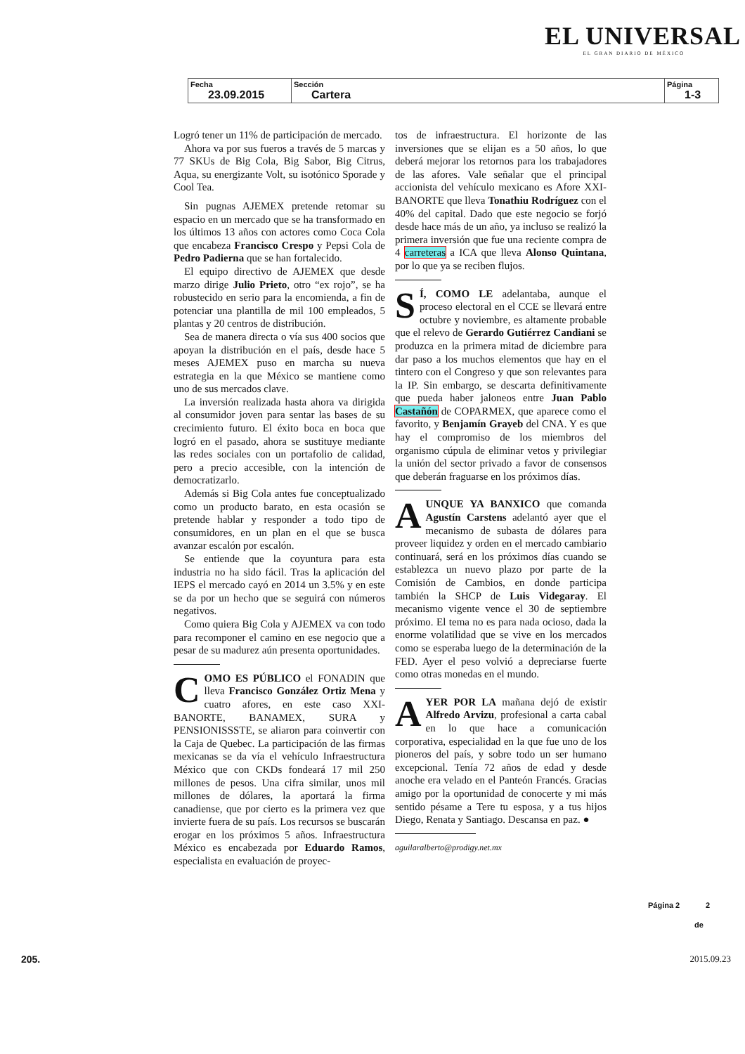EL UNIVERSAL
EL GRAN DIARIO DE MÉXICO
| Fecha 23.09.2015 | Sección Cartera | Página 1-3 |
Logró tener un 11% de participación de mercado.
Ahora va por sus fueros a través de 5 marcas y 77 SKUs de Big Cola, Big Sabor, Big Citrus, Aqua, su energizante Volt, su isotónico Sporade y Cool Tea.
Sin pugnas AJEMEX pretende retomar su espacio en un mercado que se ha transformado en los últimos 13 años con actores como Coca Cola que encabeza Francisco Crespo y Pepsi Cola de Pedro Padierna que se han fortalecido.
El equipo directivo de AJEMEX que desde marzo dirige Julio Prieto, otro “ex rojo”, se ha robustecido en serio para la encomienda, a fin de potenciar una plantilla de mil 100 empleados, 5 plantas y 20 centros de distribución.
Sea de manera directa o vía sus 400 socios que apoyan la distribución en el país, desde hace 5 meses AJEMEX puso en marcha su nueva estrategia en la que México se mantiene como uno de sus mercados clave.
La inversión realizada hasta ahora va dirigida al consumidor joven para sentar las bases de su crecimiento futuro. El éxito boca en boca que logró en el pasado, ahora se sustituye mediante las redes sociales con un portafolio de calidad, pero a precio accesible, con la intención de democratizarlo.
Además si Big Cola antes fue conceptualizado como un producto barato, en esta ocasión se pretende hablar y responder a todo tipo de consumidores, en un plan en el que se busca avanzar escalón por escalón.
Se entiende que la coyuntura para esta industria no ha sido fácil. Tras la aplicación del IEPS el mercado cayó en 2014 un 3.5% y en este se da por un hecho que se seguirá con números negativos.
Como quiera Big Cola y AJEMEX va con todo para recomponer el camino en ese negocio que a pesar de su madurez aún presenta oportunidades.
COMO ES PÚBLICO el FONADIN que lleva Francisco González Ortiz Mena y cuatro afores, en este caso XXI-BANORTE, BANAMEX, SURA y PENSIONISSSTE, se aliaron para coinvertir con la Caja de Quebec. La participación de las firmas mexicanas se da vía el vehículo Infraestructura México que con CKDs fondeará 17 mil 250 millones de pesos. Una cifra similar, unos mil millones de dólares, la aportará la firma canadiense, que por cierto es la primera vez que invierte fuera de su país. Los recursos se buscarán erogar en los próximos 5 años. Infraestructura México es encabezada por Eduardo Ramos, especialista en evaluación de proyec-
tos de infraestructura. El horizonte de las inversiones que se elijan es a 50 años, lo que deberá mejorar los retornos para los trabajadores de las afores. Vale señalar que el principal accionista del vehículo mexicano es Afore XXI-BANORTE que lleva Tonathiu Rodríguez con el 40% del capital. Dado que este negocio se forjó desde hace más de un año, ya incluso se realizó la primera inversión que fue una reciente compra de 4 carreteras a ICA que lleva Alonso Quintana, por lo que ya se reciben flujos.
SÍ, COMO LE adelantaba, aunque el proceso electoral en el CCE se llevará entre octubre y noviembre, es altamente probable que el relevo de Gerardo Gutiérrez Candiani se produzca en la primera mitad de diciembre para dar paso a los muchos elementos que hay en el tintero con el Congreso y que son relevantes para la IP. Sin embargo, se descarta definitivamente que pueda haber jaloneos entre Juan Pablo Castañón de COPARMEX, que aparece como el favorito, y Benjamín Grayeb del CNA. Y es que hay el compromiso de los miembros del organismo cúpula de eliminar vetos y privilegiar la unión del sector privado a favor de consensos que deberán fraguarse en los próximos días.
AUNQUE YA BANXICO que comanda Agustín Carstens adelantó ayer que el mecanismo de subasta de dólares para proveer liquidez y orden en el mercado cambiario continuará, será en los próximos días cuando se establezca un nuevo plazo por parte de la Comisión de Cambios, en donde participa también la SHCP de Luis Videgaray. El mecanismo vigente vence el 30 de septiembre próximo. El tema no es para nada ocioso, dada la enorme volatilidad que se vive en los mercados como se esperaba luego de la determinación de la FED. Ayer el peso volvió a depreciarse fuerte como otras monedas en el mundo.
AYER POR LA mañana dejó de existir Alfredo Arvizu, profesional a carta cabal en lo que hace a comunicación corporativa, especialidad en la que fue uno de los pioneros del país, y sobre todo un ser humano excepcional. Tenía 72 años de edad y desde anoche era velado en el Panteón Francés. Gracias amigo por la oportunidad de conocerte y mi más sentido pésame a Tere tu esposa, y a tus hijos Diego, Renata y Santiago. Descansa en paz. ●
aguilaralberto@prodigy.net.mx
Página 2 2
de
205. 2015.09.23